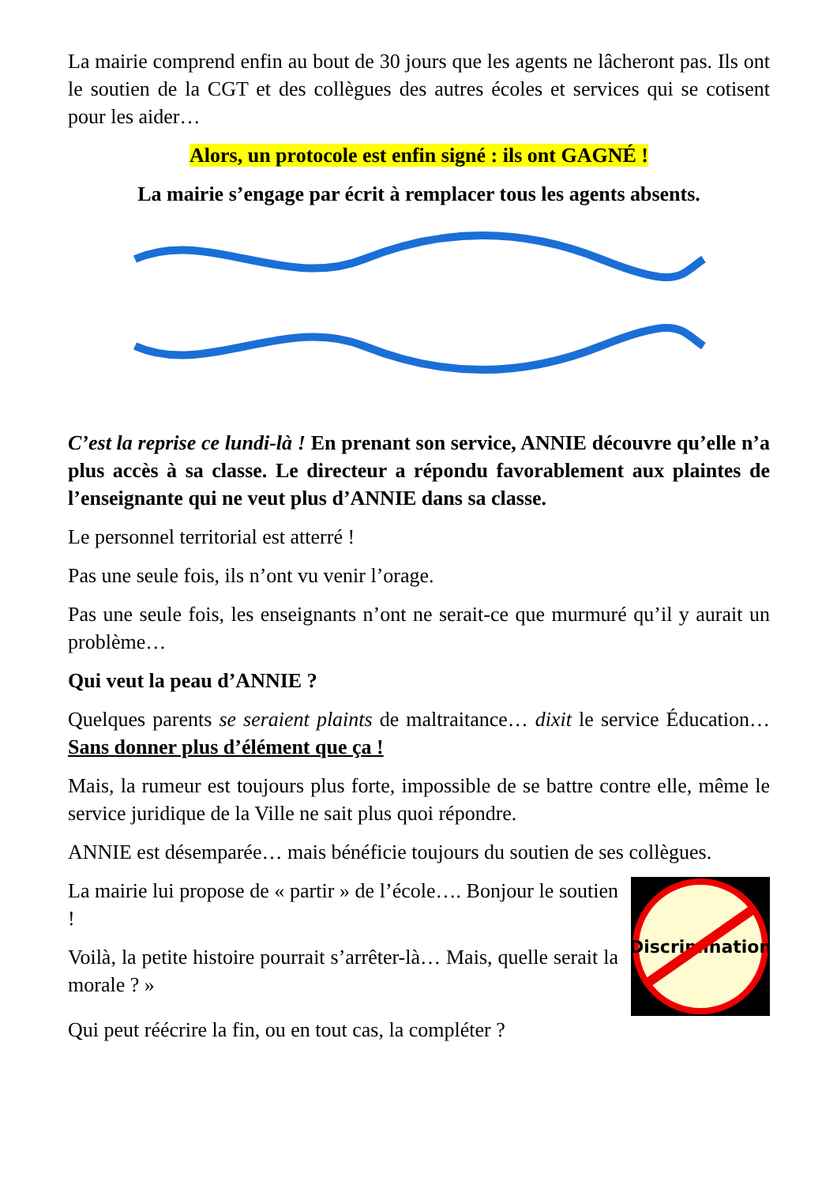La mairie comprend enfin au bout de 30 jours que les agents ne lâcheront pas. Ils ont le soutien de la CGT et des collègues des autres écoles et services qui se cotisent pour les aider…
Alors, un protocole est enfin signé : ils ont GAGNÉ !
La mairie s’engage par écrit à remplacer tous les agents absents.
C’est la reprise ce lundi-là ! En prenant son service, ANNIE découvre qu’elle n’a plus accès à sa classe. Le directeur a répondu favorablement aux plaintes de l’enseignante qui ne veut plus d’ANNIE dans sa classe.
Le personnel territorial est atterré !
Pas une seule fois, ils n’ont vu venir l’orage.
Pas une seule fois, les enseignants n’ont ne serait-ce que murmuré qu’il y aurait un problème…
Qui veut la peau d’ANNIE ?
Quelques parents se seraient plaints de maltraitance… dixit le service Éducation… Sans donner plus d’élément que ça !
Mais, la rumeur est toujours plus forte, impossible de se battre contre elle, même le service juridique de la Ville ne sait plus quoi répondre.
ANNIE est désemparée… mais bénéficie toujours du soutien de ses collègues.
La mairie lui propose de « partir » de l’école…. Bonjour le soutien !
Voilà, la petite histoire pourrait s’arrêter-là… Mais, quelle serait la morale ? »
Discrimination
Qui peut réécrire la fin, ou en tout cas, la compléter ?